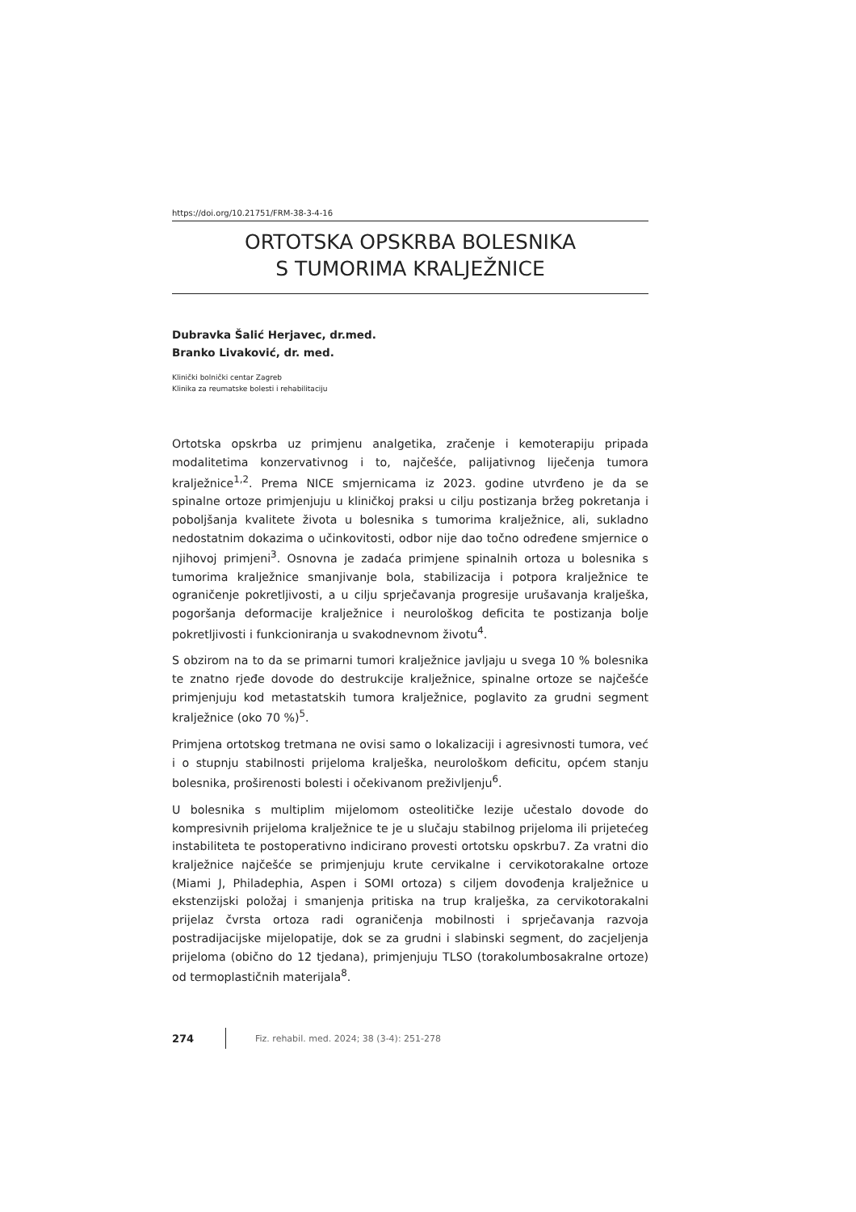https://doi.org/10.21751/FRM-38-3-4-16
ORTOTSKA OPSKRBA BOLESNIKA
S TUMORIMA KRALJEŽNICE
Dubravka Šalić Herjavec, dr.med.
Branko Livaković, dr. med.
Klinički bolnički centar Zagreb
Klinika za reumatske bolesti i rehabilitaciju
Ortotska opskrba uz primjenu analgetika, zračenje i kemoterapiju pripada modalitetima konzervativnog i to, najčešće, palijativnog liječenja tumora kralježnice<sup>1,2</sup>. Prema NICE smjernicama iz 2023. godine utvrđeno je da se spinalne ortoze primjenjuju u kliničkoj praksi u cilju postizanja bržeg pokretanja i poboljšanja kvalitete života u bolesnika s tumorima kralježnice, ali, sukladno nedostatnim dokazima o učinkovitosti, odbor nije dao točno određene smjernice o njihovoj primjeni<sup>3</sup>. Osnovna je zadaća primjene spinalnih ortoza u bolesnika s tumorima kralježnice smanjivanje bola, stabilizacija i potpora kralježnice te ograničenje pokretljivosti, a u cilju sprječavanja progresije urušavanja kralješka, pogoršanja deformacije kralježnice i neurološkog deficita te postizanja bolje pokretljivosti i funkcioniranja u svakodnevnom životu<sup>4</sup>.
S obzirom na to da se primarni tumori kralježnice javljaju u svega 10 % bolesnika te znatno rjeđe dovode do destrukcije kralježnice, spinalne ortoze se najčešće primjenjuju kod metastatskih tumora kralježnice, poglavito za grudni segment kralježnice (oko 70 %)<sup>5</sup>.
Primjena ortotskog tretmana ne ovisi samo o lokalizaciji i agresivnosti tumora, već i o stupnju stabilnosti prijeloma kralješka, neurološkom deficitu, općem stanju bolesnika, proširenosti bolesti i očekivanom preživljenju<sup>6</sup>.
U bolesnika s multiplim mijelomom osteolitičke lezije učestalo dovode do kompresivnih prijeloma kralježnice te je u slučaju stabilnog prijeloma ili prijetećeg instabiliteta te postoperativno indicirano provesti ortotsku opskrbu7. Za vratni dio kralježnice najčešće se primjenjuju krute cervikalne i cervikotorakalne ortoze (Miami J, Philadephia, Aspen i SOMI ortoza) s ciljem dovođenja kralježnice u ekstenzijski položaj i smanjenja pritiska na trup kralješka, za cervikotorakalni prijelaz čvrsta ortoza radi ograničenja mobilnosti i sprječavanja razvoja postradijacijske mijelopatije, dok se za grudni i slabinski segment, do zacjeljenja prijeloma (obično do 12 tjedana), primjenjuju TLSO (torakolumbosakralne ortoze) od termoplastičnih materijala<sup>8</sup>.
274
Fiz. rehabil. med. 2024; 38 (3-4): 251-278